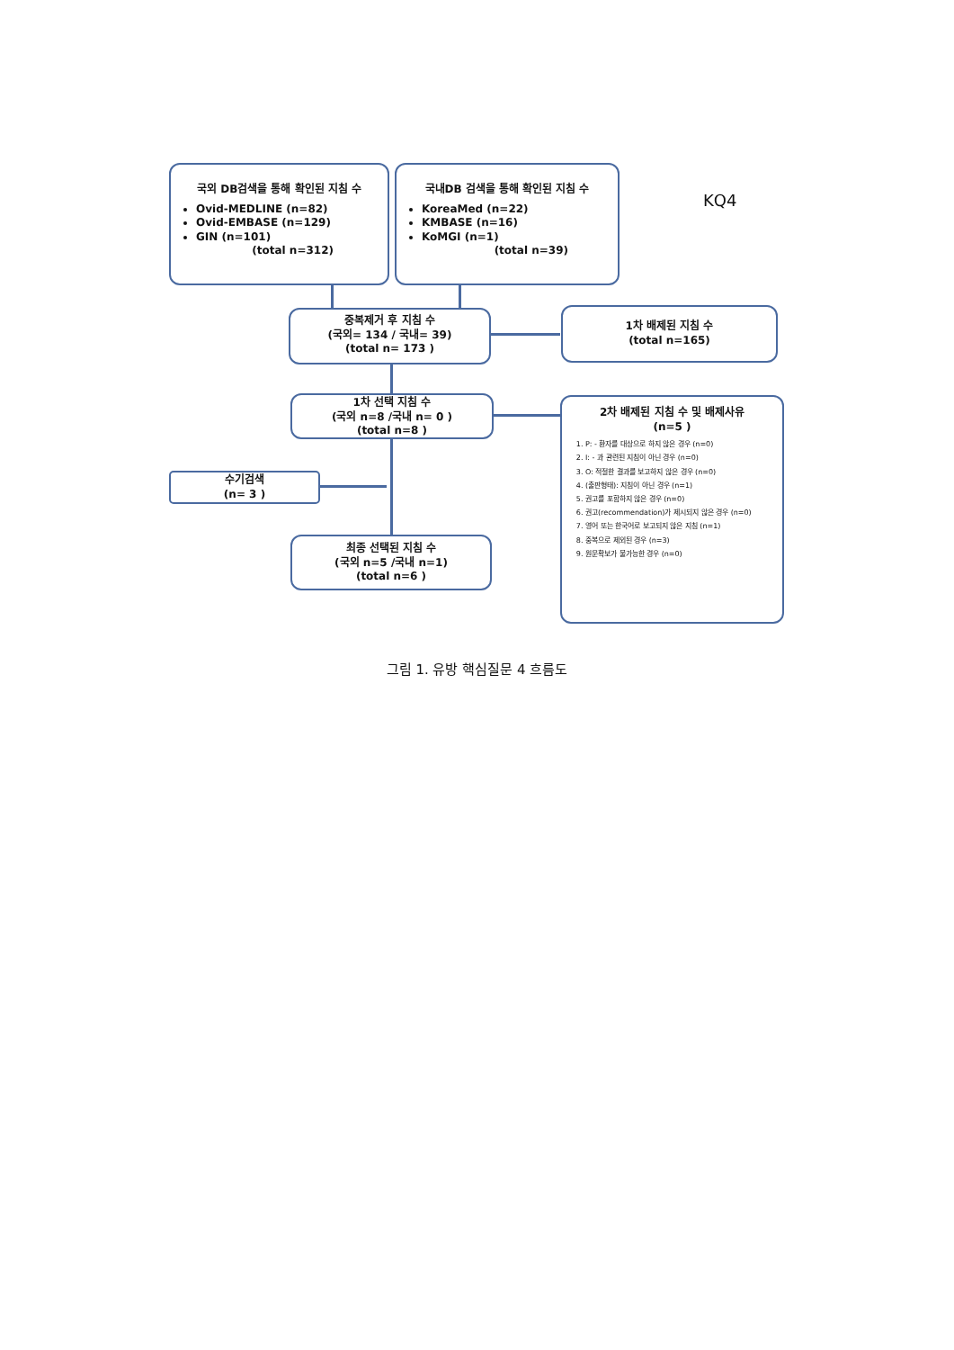국외 DB검색을 통해 확인된 지침 수
Ovid-MEDLINE (n=82)
Ovid-EMBASE (n=129)
GIN (n=101)
(total n=312)
국내DB 검색을 통해 확인된 지침 수
KoreaMed (n=22)
KMBASE (n=16)
KoMGI (n=1)
(total n=39)
KQ4
중복제거 후 지침 수
(국외= 134 / 국내= 39)
(total n= 173 )
1차 배제된 지침 수
(total n=165)
1차 선택 지침 수
(국외 n=8 /국내 n= 0 )
(total n=8 )
2차 배제된 지침 수 및 배제사유
(n=5 )
1. P: - 환자를 대상으로 하지 않은 경우 (n=0)
2. I: - 과 관련된 지침이 아닌 경우 (n=0)
3. O: 적절한 결과를 보고하지 않은 경우 (n=0)
4. (출판형태): 지침이 아닌 경우 (n=1)
5. 권고를 포함하지 않은 경우 (n=0)
6. 권고(recommendation)가 제시되지 않은 경우 (n=0)
7. 영어 또는 한국어로 보고되지 않은 지침 (n=1)
8. 중복으로 제외된 경우 (n=3)
9. 원문확보가 불가능한 경우 (n=0)
수기검색
(n= 3 )
최종 선택된 지침 수
(국외 n=5 /국내 n=1)
(total n=6 )
그림 1. 유방 핵심질문 4 흐름도